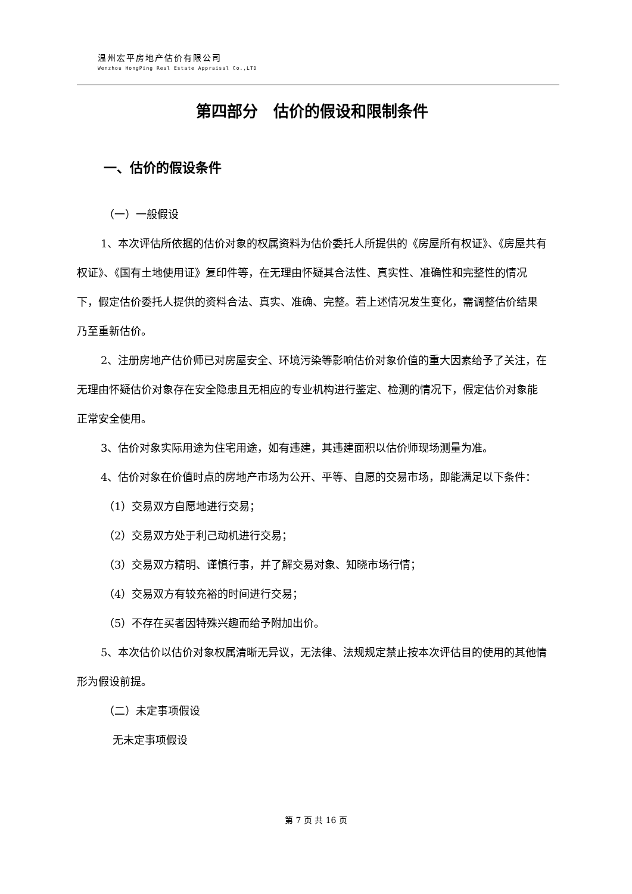温州宏平房地产估价有限公司
Wenzhou HongPing Real Estate Appraisal Co.,LTD
第四部分　估价的假设和限制条件
一、估价的假设条件
（一）一般假设
1、本次评估所依据的估价对象的权属资料为估价委托人所提供的《房屋所有权证》、《房屋共有权证》、《国有土地使用证》复印件等，在无理由怀疑其合法性、真实性、准确性和完整性的情况下，假定估价委托人提供的资料合法、真实、准确、完整。若上述情况发生变化，需调整估价结果乃至重新估价。
2、注册房地产估价师已对房屋安全、环境污染等影响估价对象价值的重大因素给予了关注，在无理由怀疑估价对象存在安全隐患且无相应的专业机构进行鉴定、检测的情况下，假定估价对象能正常安全使用。
3、估价对象实际用途为住宅用途，如有违建，其违建面积以估价师现场测量为准。
4、估价对象在价值时点的房地产市场为公开、平等、自愿的交易市场，即能满足以下条件：
（1）交易双方自愿地进行交易；
（2）交易双方处于利己动机进行交易；
（3）交易双方精明、谨慎行事，并了解交易对象、知晓市场行情；
（4）交易双方有较充裕的时间进行交易；
（5）不存在买者因特殊兴趣而给予附加出价。
5、本次估价以估价对象权属清晰无异议，无法律、法规规定禁止按本次评估目的使用的其他情形为假设前提。
（二）未定事项假设
无未定事项假设
第 7 页 共 16 页